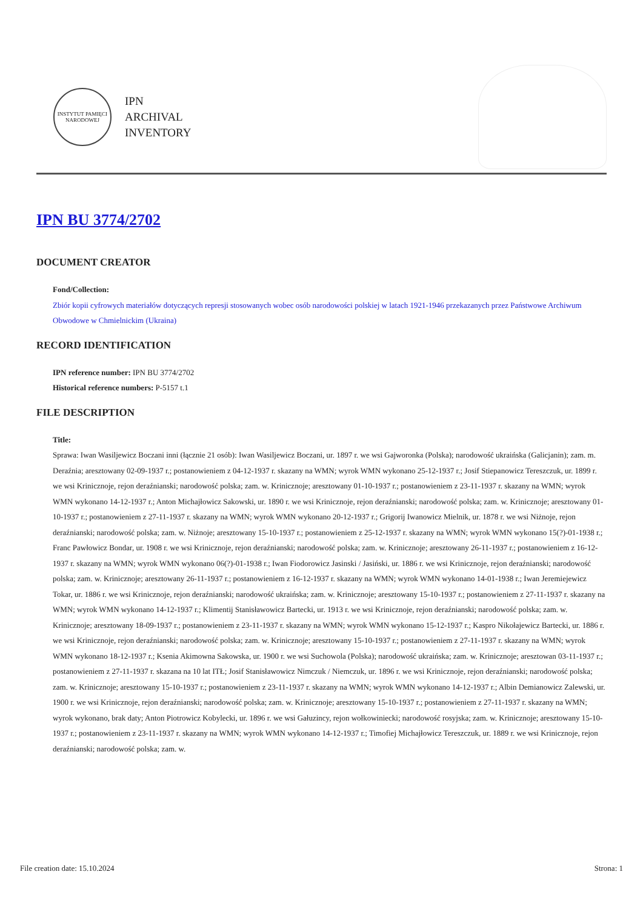INSTYTUT PAMIĘCI NARODOWEJ
IPN
ARCHIVAL
INVENTORY
IPN BU 3774/2702
DOCUMENT CREATOR
Fond/Collection:
Zbiór kopii cyfrowych materiałów dotyczących represji stosowanych wobec osób narodowości polskiej w latach 1921-1946 przekazanych przez Państwowe Archiwum Obwodowe w Chmielnickim (Ukraina)
RECORD IDENTIFICATION
IPN reference number: IPN BU 3774/2702
Historical reference numbers: P-5157 t.1
FILE DESCRIPTION
Title:
Sprawa: Iwan Wasiljewicz Boczani inni (łącznie 21 osób): Iwan Wasiljewicz Boczani, ur. 1897 r. we wsi Gajworonka (Polska); narodowość ukraińska (Galicjanin); zam. m. Deraźnia; aresztowany 02-09-1937 r.; postanowieniem z 04-12-1937 r. skazany na WMN; wyrok WMN wykonano 25-12-1937 r.; Josif Stiepanowicz Tereszczuk, ur. 1899 r. we wsi Krinicznoje, rejon deraźnianski; narodowość polska; zam. w. Krinicznoje; aresztowany 01-10-1937 r.; postanowieniem z 23-11-1937 r. skazany na WMN; wyrok WMN wykonano 14-12-1937 r.; Anton Michajłowicz Sakowski, ur. 1890 r. we wsi Krinicznoje, rejon deraźnianski; narodowość polska; zam. w. Krinicznoje; aresztowany 01-10-1937 r.; postanowieniem z 27-11-1937 r. skazany na WMN; wyrok WMN wykonano 20-12-1937 r.; Grigorij Iwanowicz Mielnik, ur. 1878 r. we wsi Niżnoje, rejon deraźnianski; narodowość polska; zam. w. Niżnoje; aresztowany 15-10-1937 r.; postanowieniem z 25-12-1937 r. skazany na WMN; wyrok WMN wykonano 15(?)-01-1938 r.; Franc Pawłowicz Bondar, ur. 1908 r. we wsi Krinicznoje, rejon deraźnianski; narodowość polska; zam. w. Krinicznoje; aresztowany 26-11-1937 r.; postanowieniem z 16-12-1937 r. skazany na WMN; wyrok WMN wykonano 06(?)-01-1938 r.; Iwan Fiodorowicz Jasinski / Jasiński, ur. 1886 r. we wsi Krinicznoje, rejon deraźnianski; narodowość polska; zam. w. Krinicznoje; aresztowany 26-11-1937 r.; postanowieniem z 16-12-1937 r. skazany na WMN; wyrok WMN wykonano 14-01-1938 r.; Iwan Jeremiejewicz Tokar, ur. 1886 r. we wsi Krinicznoje, rejon deraźnianski; narodowość ukraińska; zam. w. Krinicznoje; aresztowany 15-10-1937 r.; postanowieniem z 27-11-1937 r. skazany na WMN; wyrok WMN wykonano 14-12-1937 r.; Klimentij Stanisławowicz Bartecki, ur. 1913 r. we wsi Krinicznoje, rejon deraźnianski; narodowość polska; zam. w. Krinicznoje; aresztowany 18-09-1937 r.; postanowieniem z 23-11-1937 r. skazany na WMN; wyrok WMN wykonano 15-12-1937 r.; Kaspro Nikołajewicz Bartecki, ur. 1886 r. we wsi Krinicznoje, rejon deraźnianski; narodowość polska; zam. w. Krinicznoje; aresztowany 15-10-1937 r.; postanowieniem z 27-11-1937 r. skazany na WMN; wyrok WMN wykonano 18-12-1937 r.; Ksenia Akimowna Sakowska, ur. 1900 r. we wsi Suchowola (Polska); narodowość ukraińska; zam. w. Krinicznoje; aresztowan 03-11-1937 r.; postanowieniem z 27-11-1937 r. skazana na 10 lat ITŁ; Josif Stanisławowicz Nimczuk / Niemczuk, ur. 1896 r. we wsi Krinicznoje, rejon deraźnianski; narodowość polska; zam. w. Krinicznoje; aresztowany 15-10-1937 r.; postanowieniem z 23-11-1937 r. skazany na WMN; wyrok WMN wykonano 14-12-1937 r.; Albin Demianowicz Zalewski, ur. 1900 r. we wsi Krinicznoje, rejon deraźnianski; narodowość polska; zam. w. Krinicznoje; aresztowany 15-10-1937 r.; postanowieniem z 27-11-1937 r. skazany na WMN; wyrok wykonano, brak daty; Anton Piotrowicz Kobylecki, ur. 1896 r. we wsi Gałuzincy, rejon wołkowiniecki; narodowość rosyjska; zam. w. Krinicznoje; aresztowany 15-10-1937 r.; postanowieniem z 23-11-1937 r. skazany na WMN; wyrok WMN wykonano 14-12-1937 r.; Timofiej Michajłowicz Tereszczuk, ur. 1889 r. we wsi Krinicznoje, rejon deraźnianski; narodowość polska; zam. w.
File creation date: 15.10.2024 Strona: 1